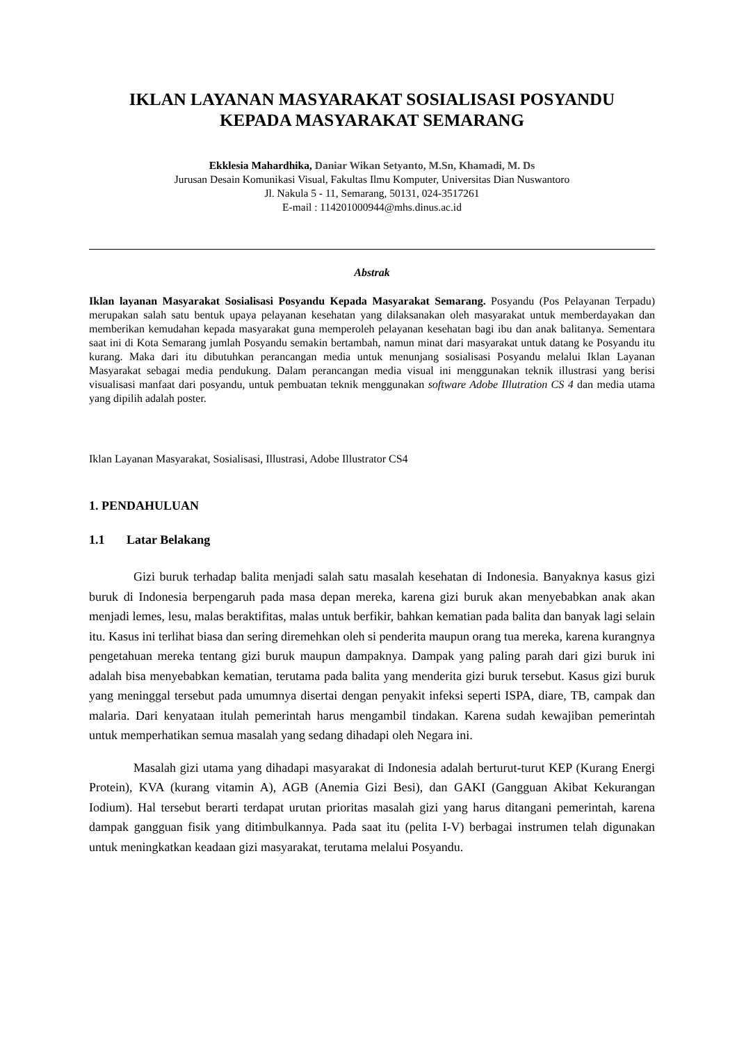IKLAN LAYANAN MASYARAKAT SOSIALISASI POSYANDU
KEPADA MASYARAKAT SEMARANG
Ekklesia Mahardhika, Daniar Wikan Setyanto, M.Sn, Khamadi, M. Ds
Jurusan Desain Komunikasi Visual, Fakultas Ilmu Komputer, Universitas Dian Nuswantoro
Jl. Nakula 5 - 11, Semarang, 50131, 024-3517261
E-mail : 114201000944@mhs.dinus.ac.id
Abstrak
Iklan layanan Masyarakat Sosialisasi Posyandu Kepada Masyarakat Semarang. Posyandu (Pos Pelayanan Terpadu) merupakan salah satu bentuk upaya pelayanan kesehatan yang dilaksanakan oleh masyarakat untuk memberdayakan dan memberikan kemudahan kepada masyarakat guna memperoleh pelayanan kesehatan bagi ibu dan anak balitanya. Sementara saat ini di Kota Semarang jumlah Posyandu semakin bertambah, namun minat dari masyarakat untuk datang ke Posyandu itu kurang. Maka dari itu dibutuhkan perancangan media untuk menunjang sosialisasi Posyandu melalui Iklan Layanan Masyarakat sebagai media pendukung. Dalam perancangan media visual ini menggunakan teknik illustrasi yang berisi visualisasi manfaat dari posyandu, untuk pembuatan teknik menggunakan software Adobe Illutration CS 4 dan media utama yang dipilih adalah poster.
Iklan Layanan Masyarakat, Sosialisasi, Illustrasi, Adobe Illustrator CS4
1. PENDAHULUAN
1.1 Latar Belakang
Gizi buruk terhadap balita menjadi salah satu masalah kesehatan di Indonesia. Banyaknya kasus gizi buruk di Indonesia berpengaruh pada masa depan mereka, karena gizi buruk akan menyebabkan anak akan menjadi lemes, lesu, malas beraktifitas, malas untuk berfikir, bahkan kematian pada balita dan banyak lagi selain itu. Kasus ini terlihat biasa dan sering diremehkan oleh si penderita maupun orang tua mereka, karena kurangnya pengetahuan mereka tentang gizi buruk maupun dampaknya. Dampak yang paling parah dari gizi buruk ini adalah bisa menyebabkan kematian, terutama pada balita yang menderita gizi buruk tersebut. Kasus gizi buruk yang meninggal tersebut pada umumnya disertai dengan penyakit infeksi seperti ISPA, diare, TB, campak dan malaria. Dari kenyataan itulah pemerintah harus mengambil tindakan. Karena sudah kewajiban pemerintah untuk memperhatikan semua masalah yang sedang dihadapi oleh Negara ini.
Masalah gizi utama yang dihadapi masyarakat di Indonesia adalah berturut-turut KEP (Kurang Energi Protein), KVA (kurang vitamin A), AGB (Anemia Gizi Besi), dan GAKI (Gangguan Akibat Kekurangan Iodium). Hal tersebut berarti terdapat urutan prioritas masalah gizi yang harus ditangani pemerintah, karena dampak gangguan fisik yang ditimbulkannya. Pada saat itu (pelita I-V) berbagai instrumen telah digunakan untuk meningkatkan keadaan gizi masyarakat, terutama melalui Posyandu.